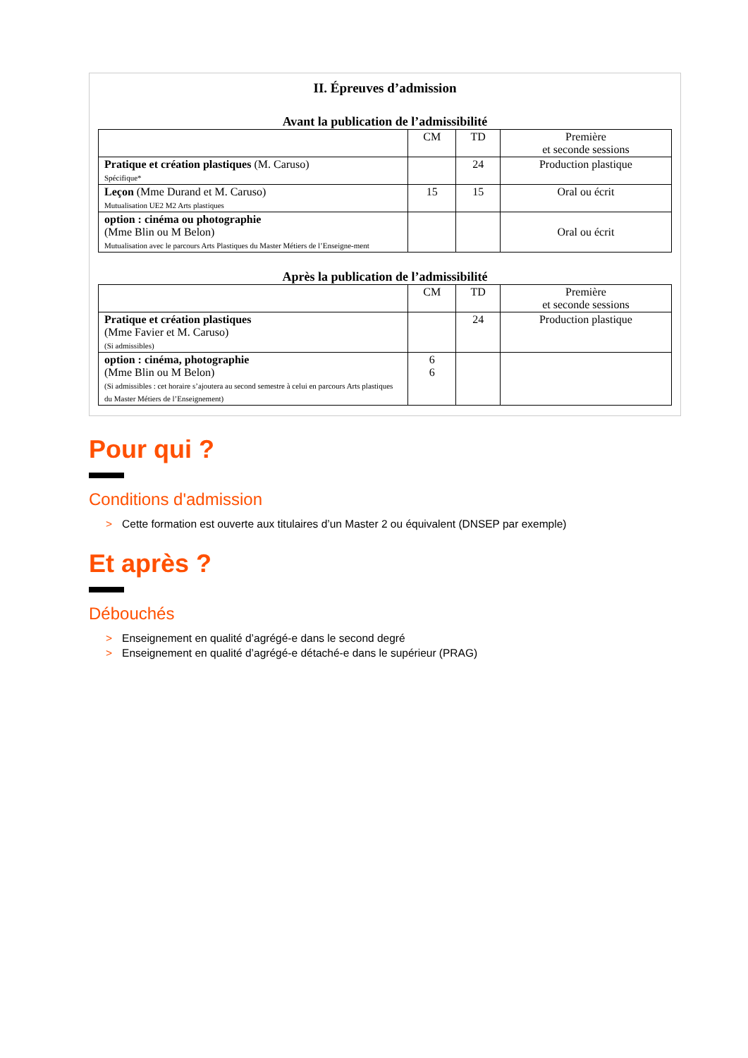II. Épreuves d’admission
Avant la publication de l’admissibilité
| | CM | TD | Première et seconde sessions |
| --- | --- | --- | --- |
| Pratique et création plastiques (M. Caruso) Spécifique* | | 24 | Production plastique |
| Leçon (Mme Durand et M. Caruso) Mutualisation UE2 M2 Arts plastiques | 15 | 15 | Oral ou écrit |
| option : cinéma ou photographie (Mme Blin ou M Belon) Mutualisation avec le parcours Arts Plastiques du Master Métiers de l’Enseigne-ment | | | Oral ou écrit |
Après la publication de l’admissibilité
| | CM | TD | Première et seconde sessions |
| --- | --- | --- | --- |
| Pratique et création plastiques (Mme Favier et M. Caruso) (Si admissibles) | | 24 | Production plastique |
| option : cinéma, photographie (Mme Blin ou M Belon) (Si admissibles : cet horaire s’ajoutera au second semestre à celui en parcours Arts plastiques du Master Métiers de l’Enseignement) | 6 6 | | |
Pour qui ?
Conditions d'admission
> Cette formation est ouverte aux titulaires d’un Master 2 ou équivalent (DNSEP par exemple)
Et après ?
Débouchés
> Enseignement en qualité d’agrégé-e dans le second degré
> Enseignement en qualité d’agrégé-e détaché-e dans le supérieur (PRAG)